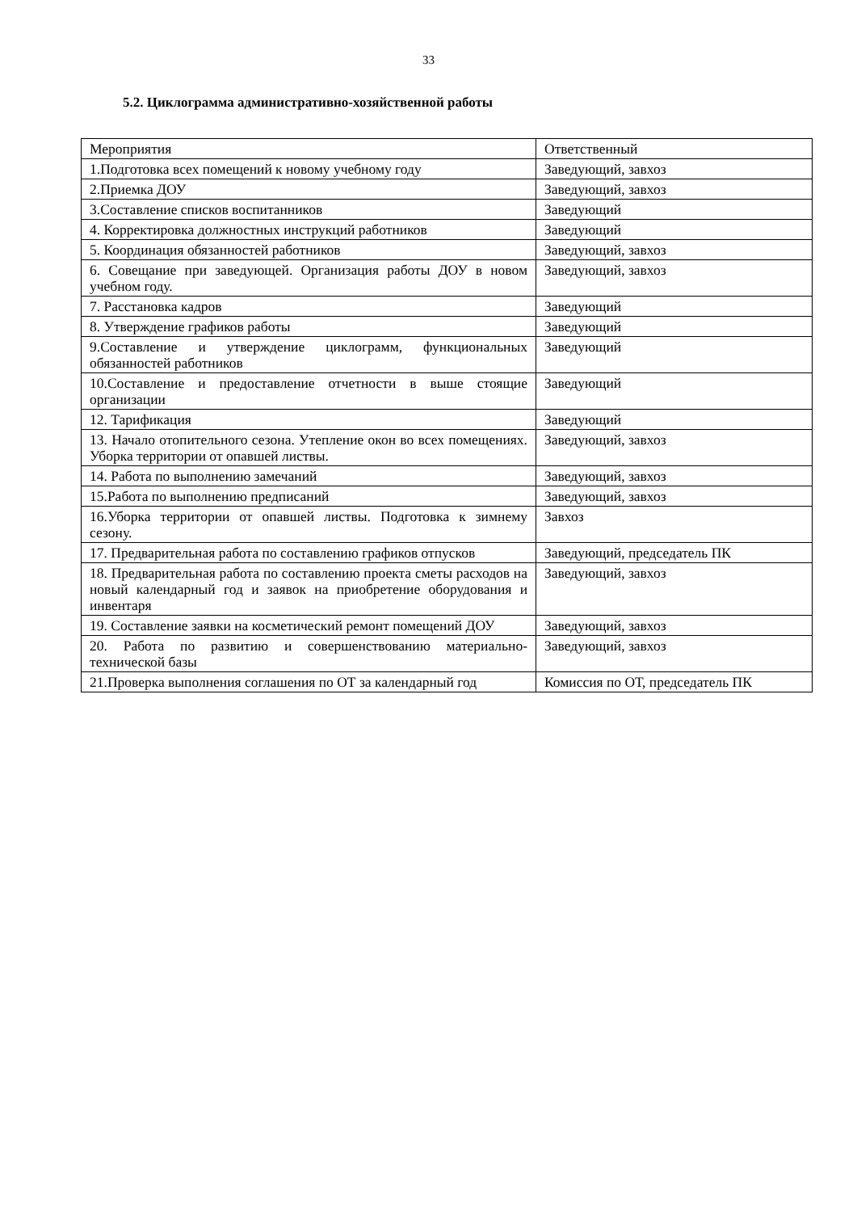33
5.2. Циклограмма административно-хозяйственной работы
| Мероприятия | Ответственный |
| 1.Подготовка всех помещений к новому учебному году | Заведующий, завхоз |
| 2.Приемка ДОУ | Заведующий, завхоз |
| 3.Составление списков воспитанников | Заведующий |
| 4. Корректировка должностных инструкций работников | Заведующий |
| 5. Координация обязанностей работников | Заведующий, завхоз |
| 6. Совещание при заведующей. Организация работы ДОУ в новом учебном году. | Заведующий, завхоз |
| 7. Расстановка кадров | Заведующий |
| 8. Утверждение графиков работы | Заведующий |
| 9.Составление и утверждение циклограмм, функциональных обязанностей работников | Заведующий |
| 10.Составление и предоставление отчетности в выше стоящие организации | Заведующий |
| 12. Тарификация | Заведующий |
| 13. Начало отопительного сезона. Утепление окон во всех помещениях. Уборка территории от опавшей листвы. | Заведующий, завхоз |
| 14. Работа по выполнению замечаний | Заведующий, завхоз |
| 15.Работа по выполнению предписаний | Заведующий, завхоз |
| 16.Уборка территории от опавшей листвы. Подготовка к зимнему сезону. | Завхоз |
| 17. Предварительная работа по составлению графиков отпусков | Заведующий, председатель ПК |
| 18. Предварительная работа по составлению проекта сметы расходов на новый календарный год и заявок на приобретение оборудования и инвентаря | Заведующий, завхоз |
| 19. Составление заявки на косметический ремонт помещений ДОУ | Заведующий, завхоз |
| 20. Работа по развитию и совершенствованию материально-технической базы | Заведующий, завхоз |
| 21.Проверка выполнения соглашения по ОТ за календарный год | Комиссия по ОТ, председатель ПК |